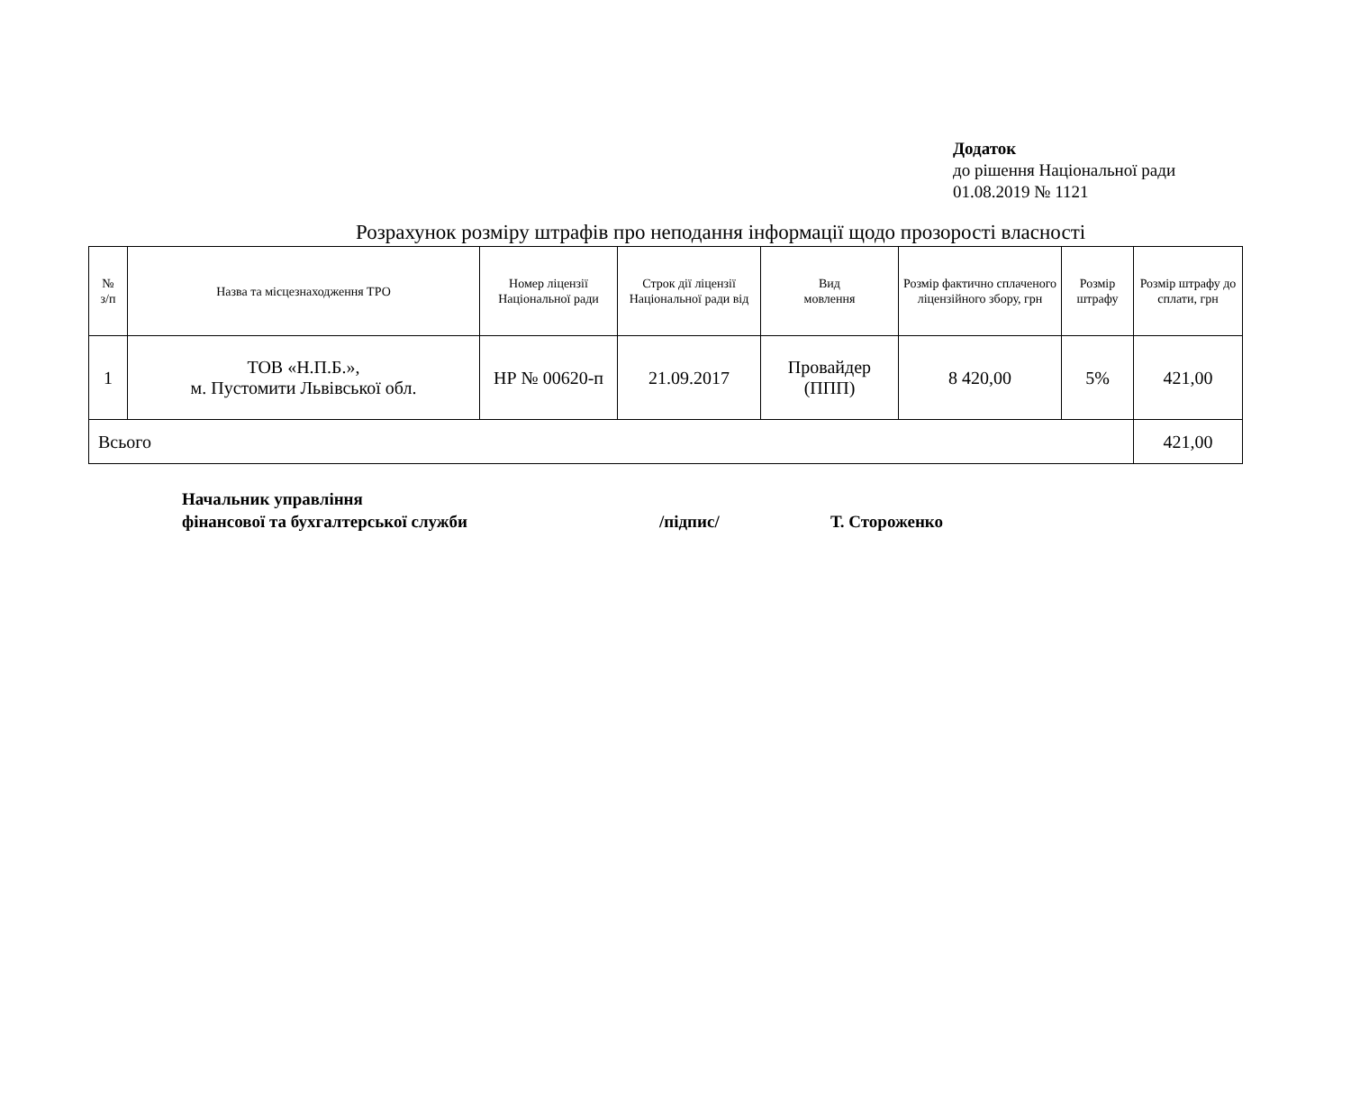Додаток
до рішення Національної ради
01.08.2019 № 1121
Розрахунок розміру штрафів про неподання інформації щодо прозорості власності
| № з/п | Назва та місцезнаходження ТРО | Номер ліцензії Національної ради | Строк дії ліцензії Національної ради від | Вид мовлення | Розмір фактично сплаченого ліцензійного збору, грн | Розмір штрафу | Розмір штрафу до сплати, грн |
| --- | --- | --- | --- | --- | --- | --- | --- |
| 1 | ТОВ «Н.П.Б.», м. Пустомити Львівської обл. | НР № 00620-п | 21.09.2017 | Провайдер (ППП) | 8 420,00 | 5% | 421,00 |
| Всього | | | | | | | 421,00 |
Начальник управління
фінансової та бухгалтерської служби /підпис/ Т. Стороженко